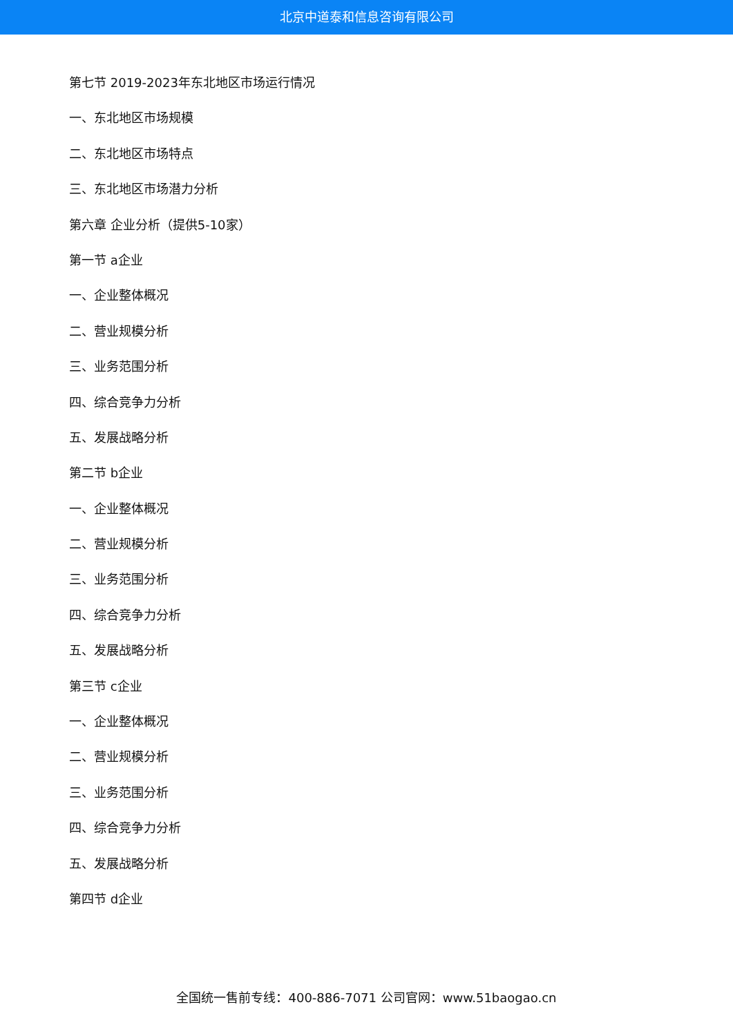北京中道泰和信息咨询有限公司
第七节 2019-2023年东北地区市场运行情况
一、东北地区市场规模
二、东北地区市场特点
三、东北地区市场潜力分析
第六章 企业分析（提供5-10家）
第一节 a企业
一、企业整体概况
二、营业规模分析
三、业务范围分析
四、综合竞争力分析
五、发展战略分析
第二节 b企业
一、企业整体概况
二、营业规模分析
三、业务范围分析
四、综合竞争力分析
五、发展战略分析
第三节 c企业
一、企业整体概况
二、营业规模分析
三、业务范围分析
四、综合竞争力分析
五、发展战略分析
第四节 d企业
全国统一售前专线：400-886-7071 公司官网：www.51baogao.cn